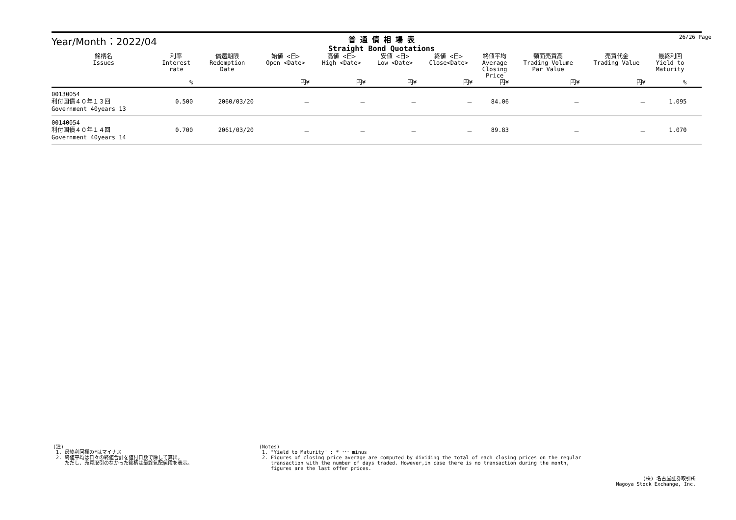Year/Month：2022/04
普 通 債 相 場 表
Straight Bond Quotations
26/26 Page
| 銘柄名 Issues | 利率 Interest rate | 償還期限 Redemption Date | 始値 <日> Open <Date> | 高値 <日> High <Date> | 安値 <日> Low <Date> | 終値 <日> Close<Date> | 終値平均 Average Closing Price | 額面売買高 Trading Volume Par Value | 売買代金 Trading Value | 最終利回 Yield to Maturity | |
| --- | --- | --- | --- | --- | --- | --- | --- | --- | --- | --- | --- |
| | % | | 円¥ | 円¥ | 円¥ | 円¥ | 円¥ | 円¥ | 円¥ | % | |
| 00130054 利付国債４０年１３回 Government 40years 13 | 0.500 | 2060/03/20 | － | － | － | － | 84.06 | － | － | 1.095 | |
| 00140054 利付国債４０年１４回 Government 40years 14 | 0.700 | 2061/03/20 | － | － | － | － | 89.83 | － | － | 1.070 | |
(注) 1. 最終利回欄の*はマイナス 2. 終値平均は日々の終値合計を値付日数で除して算出。 ただし、売買取引のなかった銘柄は最終気配値段を表示。
(Notes) 1. "Yield to Maturity" : * ･･･ minus 2. Figures of closing price average are computed by dividing the total of each closing prices on the regular transaction with the number of days traded. However,in case there is no transaction during the month, figures are the last offer prices.
(株) 名古屋証券取引所 Nagoya Stock Exchange, Inc.